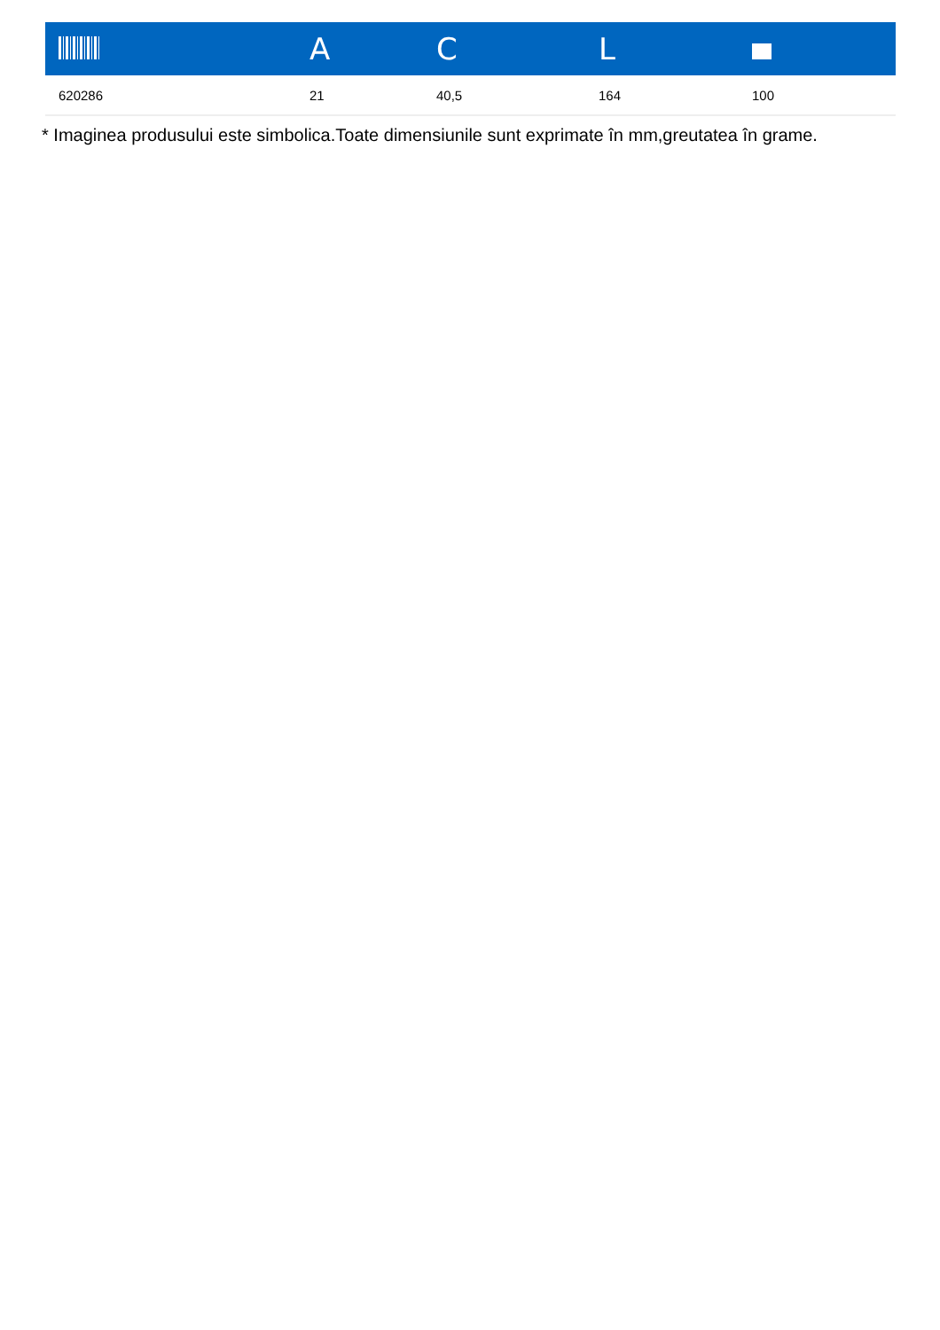| | A | C | L | |
| --- | --- | --- | --- | --- |
| 620286 | 21 | 40,5 | 164 | 100 |
* Imaginea produsului este simbolica.Toate dimensiunile sunt exprimate în mm,greutatea în grame.